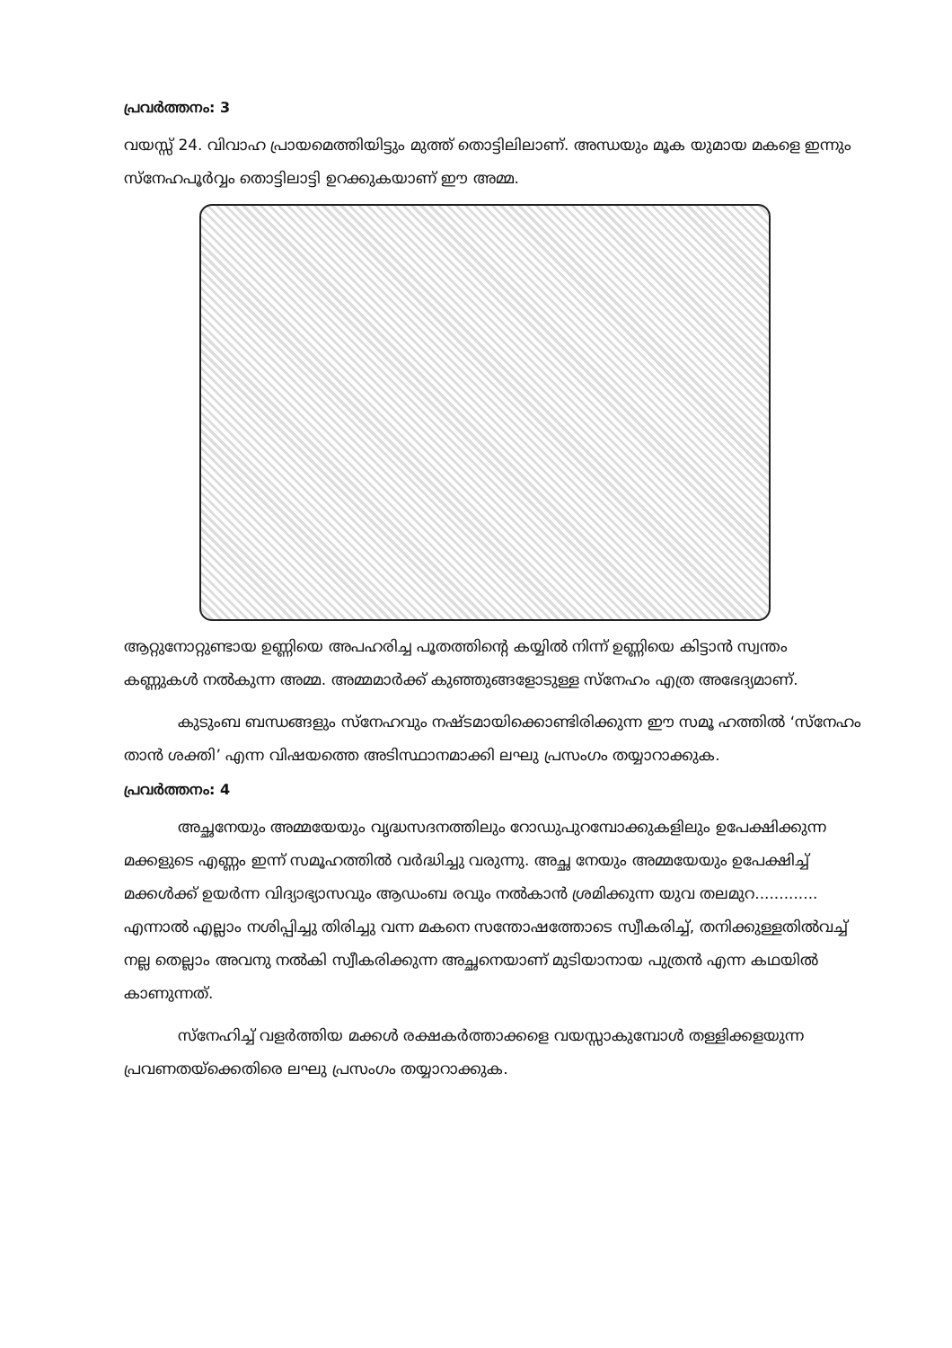പ്രവർത്തനം: 3
വയസ്സ് 24. വിവാഹ പ്രായമെത്തിയിട്ടും മുത്ത് തൊട്ടിലിലാണ്. അന്ധയും മൂക യുമായ മകളെ ഇന്നും സ്നേഹപൂർവ്വം തൊട്ടിലാട്ടി ഉറക്കുകയാണ് ഈ അമ്മ.
ആറ്റുനോറ്റുണ്ടായ ഉണ്ണിയെ അപഹരിച്ച പൂതത്തിന്റെ കയ്യിൽ നിന്ന് ഉണ്ണിയെ കിട്ടാൻ സ്വന്തം കണ്ണുകൾ നൽകുന്ന അമ്മ. അമ്മമാർക്ക് കുഞ്ഞുങ്ങളോടുള്ള സ്നേഹം എത്ര അഭേദ്യമാണ്.
കുടുംബ ബന്ധങ്ങളും സ്നേഹവും നഷ്ടമായിക്കൊണ്ടിരിക്കുന്ന ഈ സമൂ ഹത്തിൽ ‘സ്നേഹം താൻ ശക്തി’ എന്ന വിഷയത്തെ അടിസ്ഥാനമാക്കി ലഘു പ്രസംഗം തയ്യാറാക്കുക.
പ്രവർത്തനം: 4
അച്ഛനേയും അമ്മയേയും വൃദ്ധസദനത്തിലും റോഡുപുറമ്പോക്കുകളിലും ഉപേക്ഷിക്കുന്ന മക്കളുടെ എണ്ണം ഇന്ന് സമൂഹത്തിൽ വർദ്ധിച്ചു വരുന്നു. അച്ഛ നേയും അമ്മയേയും ഉപേക്ഷിച്ച് മക്കൾക്ക് ഉയർന്ന വിദ്യാഭ്യാസവും ആഡംബ രവും നൽകാൻ ശ്രമിക്കുന്ന യുവ തലമുറ............. എന്നാൽ എല്ലാം നശിപ്പിച്ചു തിരിച്ചു വന്ന മകനെ സന്തോഷത്തോടെ സ്വീകരിച്ച്, തനിക്കുള്ളതിൽവച്ച് നല്ല തെല്ലാം അവനു നൽകി സ്വീകരിക്കുന്ന അച്ഛനെയാണ് മുടിയാനായ പുത്രൻ എന്ന കഥയിൽ കാണുന്നത്.
സ്നേഹിച്ച് വളർത്തിയ മക്കൾ രക്ഷകർത്താക്കളെ വയസ്സാകുമ്പോൾ തള്ളിക്കളയുന്ന പ്രവണതയ്ക്കെതിരെ ലഘു പ്രസംഗം തയ്യാറാക്കുക.